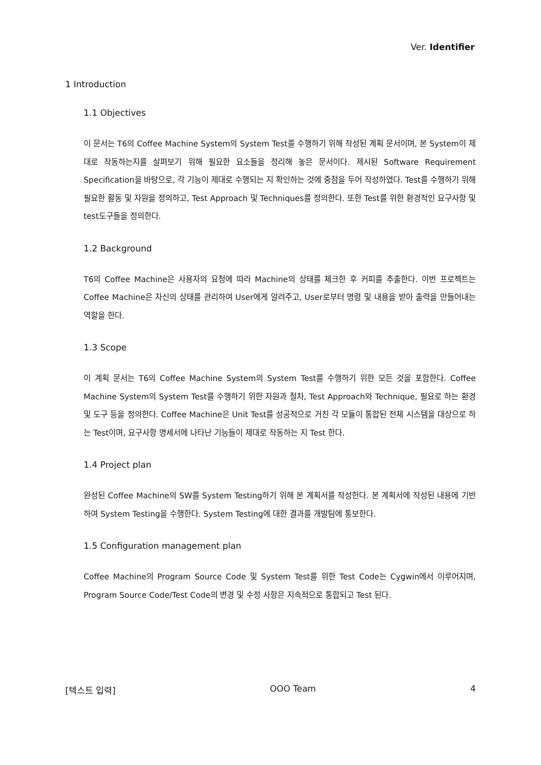Ver. Identifier
1 Introduction
1.1 Objectives
이 문서는 T6의 Coffee Machine System의 System Test를 수행하기 위해 작성된 계획 문서이며, 본 System이 제대로 작동하는지를 살펴보기 위해 필요한 요소들을 정리해 놓은 문서이다. 제시된 Software Requirement Specification을 바탕으로, 각 기능이 제대로 수행되는 지 확인하는 것에 중점을 두어 작성하였다. Test를 수행하기 위해 필요한 활동 및 자원을 정의하고, Test Approach 및 Techniques를 정의한다. 또한 Test를 위한 환경적인 요구사항 및 test도구들을 정의한다.
1.2 Background
T6의 Coffee Machine은 사용자의 요청에 따라 Machine의 상태를 체크한 후 커피를 추출한다. 이번 프로젝트는 Coffee Machine은 자신의 상태를 관리하여 User에게 알려주고, User로부터 명령 및 내용을 받아 출력을 만들어내는 역할을 한다.
1.3 Scope
이 계획 문서는 T6의 Coffee Machine System의 System Test를 수행하기 위한 모든 것을 포함한다. Coffee Machine System의 System Test를 수행하기 위한 자원과 절차, Test Approach와 Technique, 필요로 하는 환경 및 도구 등을 정의한다. Coffee Machine은 Unit Test를 성공적으로 거친 각 모듈이 통합된 전체 시스템을 대상으로 하는 Test이며, 요구사항 명세서에 나타난 기능들이 제대로 작동하는 지 Test 한다.
1.4 Project plan
완성된 Coffee Machine의 SW를 System Testing하기 위해 본 계획서를 작성한다. 본 계획서에 작성된 내용에 기반하여 System Testing을 수행한다. System Testing에 대한 결과를 개발팀에 통보한다.
1.5 Configuration management plan
Coffee Machine의 Program Source Code 및 System Test를 위한 Test Code는 Cygwin에서 이루어지며, Program Source Code/Test Code의 변경 및 수정 사항은 지속적으로 통합되고 Test 된다.
[텍스트 입력] OOO Team 4